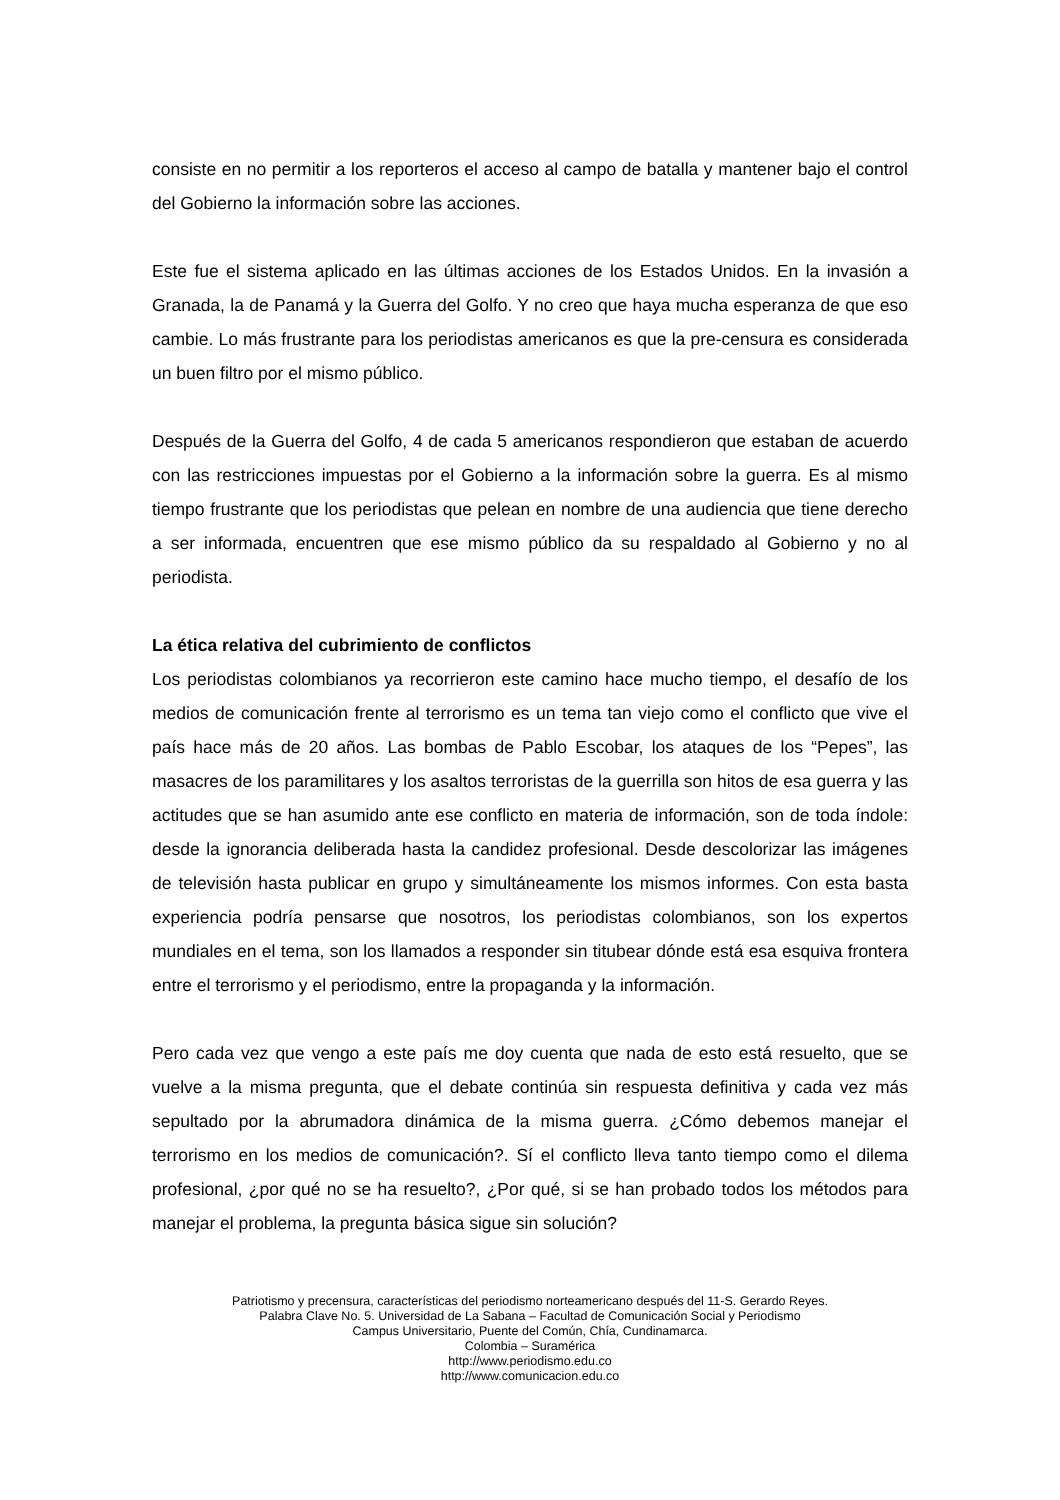consiste en no permitir a los reporteros el acceso al campo de batalla y mantener bajo el control del Gobierno la información sobre las acciones.
Este fue el sistema aplicado en las últimas acciones de los Estados Unidos. En la invasión a Granada, la de Panamá y la Guerra del Golfo. Y no creo que haya mucha esperanza de que eso cambie. Lo más frustrante para los periodistas americanos es que la pre-censura es considerada un buen filtro por el mismo público.
Después de la Guerra del Golfo, 4 de cada 5 americanos respondieron que estaban de acuerdo con las restricciones impuestas por el Gobierno a la información sobre la guerra. Es al mismo tiempo frustrante que los periodistas que pelean en nombre de una audiencia que tiene derecho a ser informada, encuentren que ese mismo público da su respaldado al Gobierno y no al periodista.
La ética relativa del cubrimiento de conflictos
Los periodistas colombianos ya recorrieron este camino hace mucho tiempo, el desafío de los medios de comunicación frente al terrorismo es un tema tan viejo como el conflicto que vive el país hace más de 20 años. Las bombas de Pablo Escobar, los ataques de los “Pepes”, las masacres de los paramilitares y los asaltos terroristas de la guerrilla son hitos de esa guerra y las actitudes que se han asumido ante ese conflicto en materia de información, son de toda índole: desde la ignorancia deliberada hasta la candidez profesional. Desde descolorizar las imágenes de televisión hasta publicar en grupo y simultáneamente los mismos informes. Con esta basta experiencia podría pensarse que nosotros, los periodistas colombianos, son los expertos mundiales en el tema, son los llamados a responder sin titubear dónde está esa esquiva frontera entre el terrorismo y el periodismo, entre la propaganda y la información.
Pero cada vez que vengo a este país me doy cuenta que nada de esto está resuelto, que se vuelve a la misma pregunta, que el debate continúa sin respuesta definitiva y cada vez más sepultado por la abrumadora dinámica de la misma guerra. ¿Cómo debemos manejar el terrorismo en los medios de comunicación?. Sí el conflicto lleva tanto tiempo como el dilema profesional, ¿por qué no se ha resuelto?, ¿Por qué, si se han probado todos los métodos para manejar el problema, la pregunta básica sigue sin solución?
Patriotismo y precensura, características del periodismo norteamericano después del 11-S. Gerardo Reyes.
Palabra Clave No. 5. Universidad de La Sabana – Facultad de Comunicación Social y Periodismo
Campus Universitario, Puente del Común, Chía, Cundinamarca.
Colombia – Suramérica
http://www.periodismo.edu.co
http://www.comunicacion.edu.co